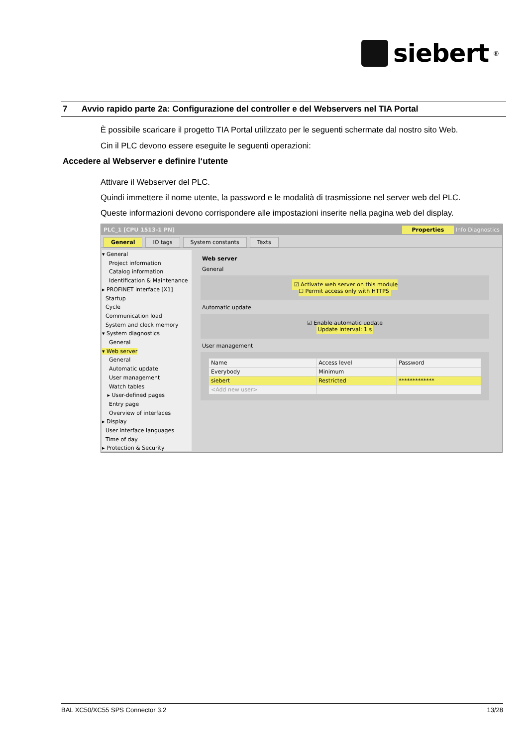siebert<sup>®</sup>
7 Avvio rapido parte 2a: Configurazione del controller e del Webservers nel TIA Portal
È possibile scaricare il progetto TIA Portal utilizzato per le seguenti schermate dal nostro sito Web.
Cin il PLC devono essere eseguite le seguenti operazioni:
Accedere al Webserver e definire l‘utente
Attivare il Webserver del PLC.
Quindi immettere il nome utente, la password e le modalità di trasmissione nel server web del PLC.
Queste informazioni devono corrispondere alle impostazioni inserite nella pagina web del display.
PLC_1 [CPU 1513-1 PN] Properties Info Diagnostics
General IO tags System constants Texts
▾ General
Project information
Catalog information
Identification & Maintenance
▸ PROFINET interface [X1]
Startup
Cycle
Communication load
System and clock memory
▾ System diagnostics
General
▾ Web server
General
Automatic update
User management
Watch tables
▸ User-defined pages
Entry page
Overview of interfaces
▸ Display
User interface languages
Time of day
▸ Protection & Security
Web server
General
☑ Activate web server on this module
☐ Permit access only with HTTPS
Automatic update
☑ Enable automatic update
Update interval: 1 s
User management
| Name | Access level | Password |
| --- | --- | --- |
| Everybody | Minimum | |
| siebert | Restricted | ************* |
| <Add new user> | | |
BAL XC50/XC55 SPS Connector 3.2 13/28